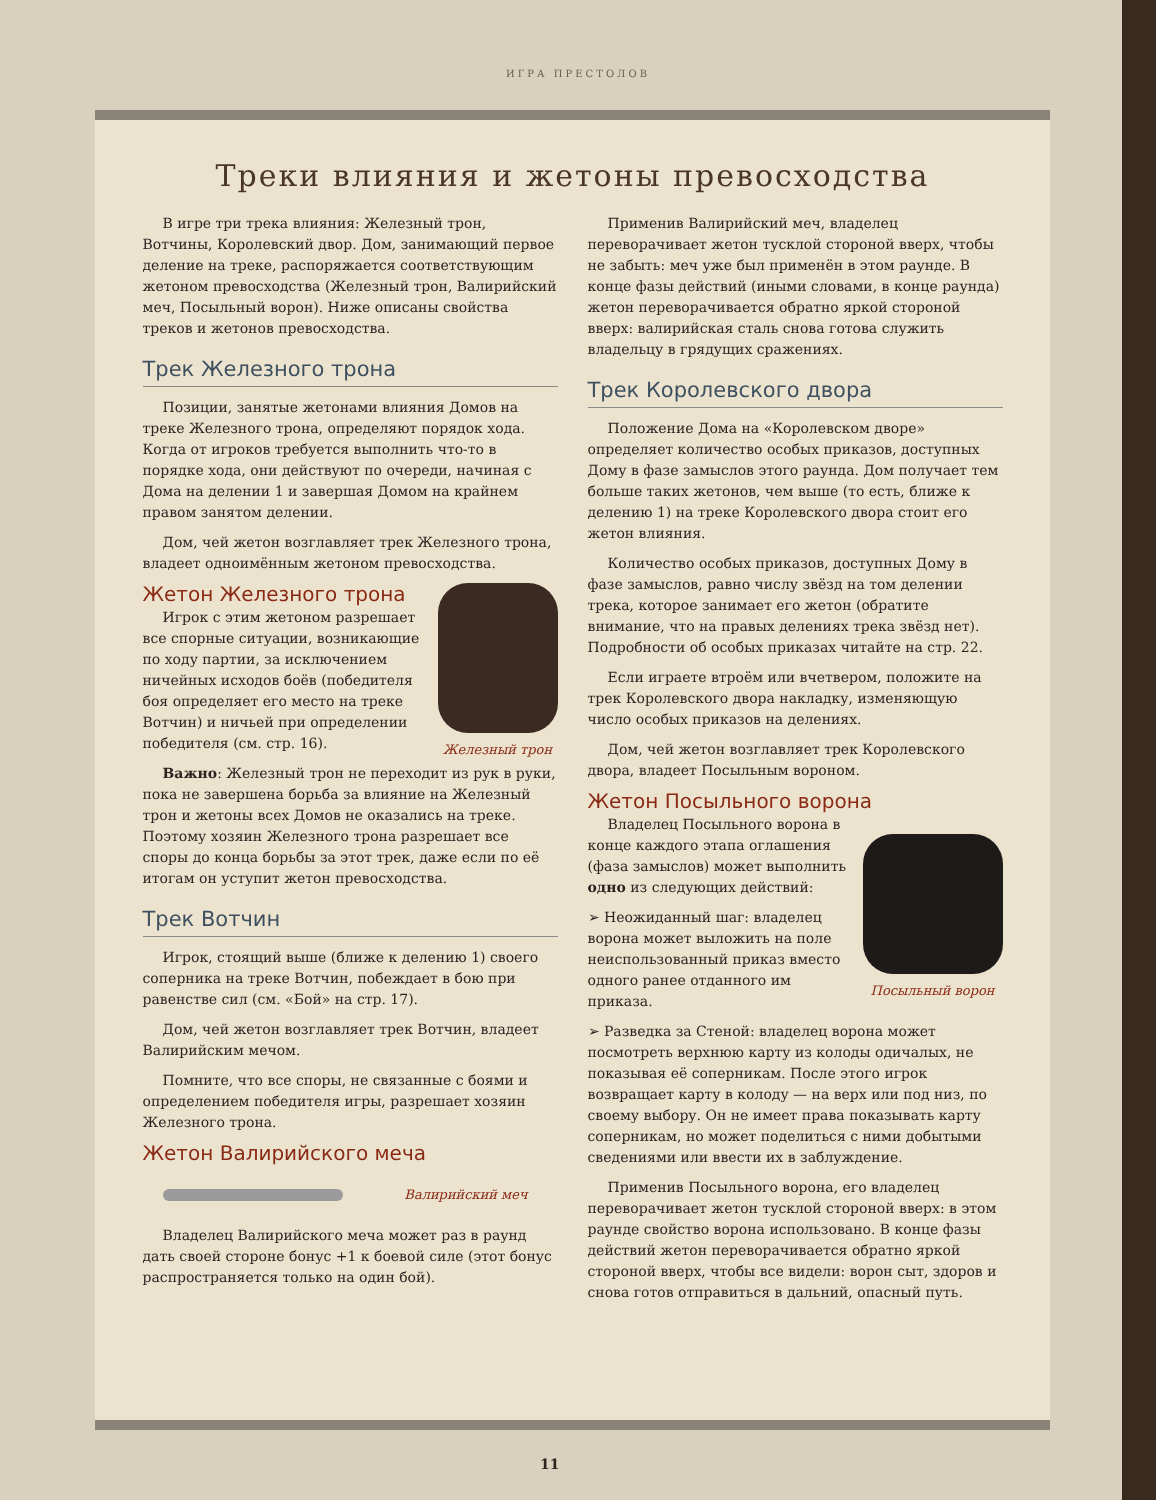ИГРА ПРЕСТОЛОВ
Треки влияния и жетоны превосходства
В игре три трека влияния: Железный трон, Вотчины, Королевский двор. Дом, занимающий первое деление на треке, распоряжается соответствующим жетоном превосходства (Железный трон, Валирийский меч, Посыльный ворон). Ниже описаны свойства треков и жетонов превосходства.
Трек Железного трона
Позиции, занятые жетонами влияния Домов на треке Железного трона, определяют порядок хода. Когда от игроков требуется выполнить что-то в порядке хода, они действуют по очереди, начиная с Дома на делении 1 и завершая Домом на крайнем правом занятом делении.
Дом, чей жетон возглавляет трек Железного трона, владеет одноимённым жетоном превосходства.
Железный трон
Жетон Железного трона
Игрок с этим жетоном разрешает все спорные ситуации, возникающие по ходу партии, за исключением ничейных исходов боёв (победителя боя определяет его место на треке Вотчин) и ничьей при определении победителя (см. стр. 16).
Важно: Железный трон не переходит из рук в руки, пока не завершена борьба за влияние на Железный трон и жетоны всех Домов не оказались на треке. Поэтому хозяин Железного трона разрешает все споры до конца борьбы за этот трек, даже если по её итогам он уступит жетон превосходства.
Трек Вотчин
Игрок, стоящий выше (ближе к делению 1) своего соперника на треке Вотчин, побеждает в бою при равенстве сил (см. «Бой» на стр. 17).
Дом, чей жетон возглавляет трек Вотчин, владеет Валирийским мечом.
Помните, что все споры, не связанные с боями и определением победителя игры, разрешает хозяин Железного трона.
Жетон Валирийского меча
Валирийский меч
Владелец Валирийского меча может раз в раунд дать своей стороне бонус +1 к боевой силе (этот бонус распространяется только на один бой).
Применив Валирийский меч, владелец переворачивает жетон тусклой стороной вверх, чтобы не забыть: меч уже был применён в этом раунде. В конце фазы действий (иными словами, в конце раунда) жетон переворачивается обратно яркой стороной вверх: валирийская сталь снова готова служить владельцу в грядущих сражениях.
Трек Королевского двора
Положение Дома на «Королевском дворе» определяет количество особых приказов, доступных Дому в фазе замыслов этого раунда. Дом получает тем больше таких жетонов, чем выше (то есть, ближе к делению 1) на треке Королевского двора стоит его жетон влияния.
Количество особых приказов, доступных Дому в фазе замыслов, равно числу звёзд на том делении трека, которое занимает его жетон (обратите внимание, что на правых делениях трека звёзд нет). Подробности об особых приказах читайте на стр. 22.
Если играете втроём или вчетвером, положите на трек Королевского двора накладку, изменяющую число особых приказов на делениях.
Дом, чей жетон возглавляет трек Королевского двора, владеет Посыльным вороном.
Жетон Посыльного ворона
Посыльный ворон
Владелец Посыльного ворона в конце каждого этапа оглашения (фаза замыслов) может выполнить одно из следующих действий:
➢ Неожиданный шаг: владелец ворона может выложить на поле неиспользованный приказ вместо одного ранее отданного им приказа.
➢ Разведка за Стеной: владелец ворона может посмотреть верхнюю карту из колоды одичалых, не показывая её соперникам. После этого игрок возвращает карту в колоду — на верх или под низ, по своему выбору. Он не имеет права показывать карту соперникам, но может поделиться с ними добытыми сведениями или ввести их в заблуждение.
Применив Посыльного ворона, его владелец переворачивает жетон тусклой стороной вверх: в этом раунде свойство ворона использовано. В конце фазы действий жетон переворачивается обратно яркой стороной вверх, чтобы все видели: ворон сыт, здоров и снова готов отправиться в дальний, опасный путь.
11